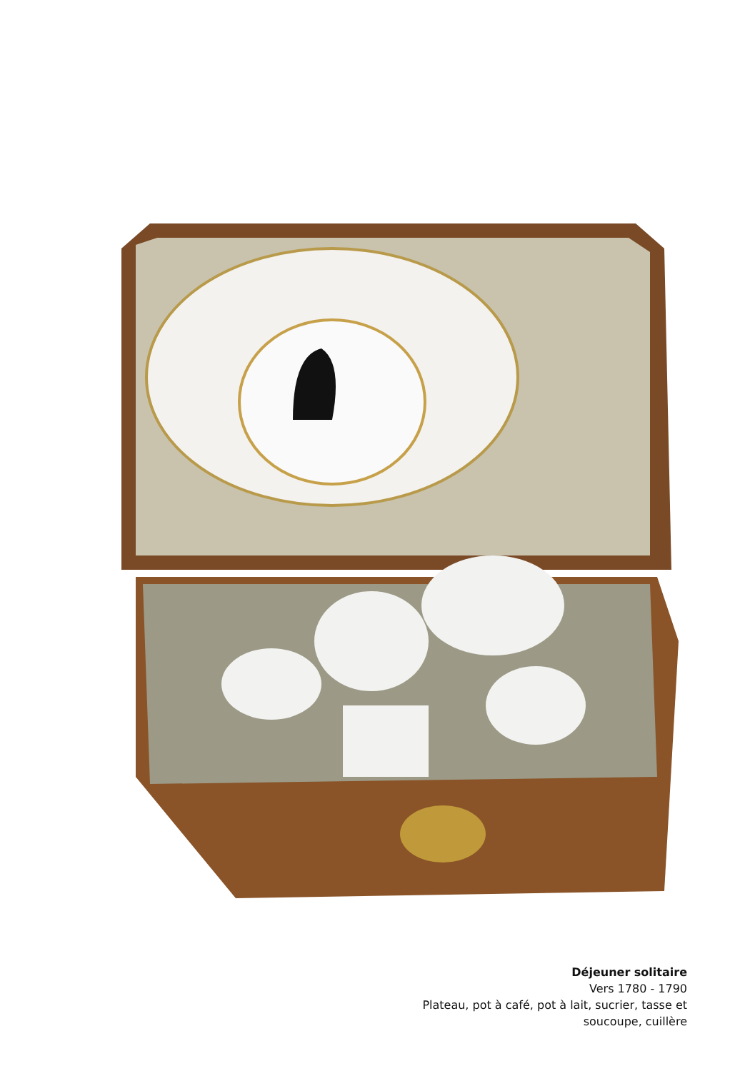Déjeuner solitaire
Vers 1780 - 1790
Plateau, pot à café, pot à lait, sucrier, tasse et
soucoupe, cuillère